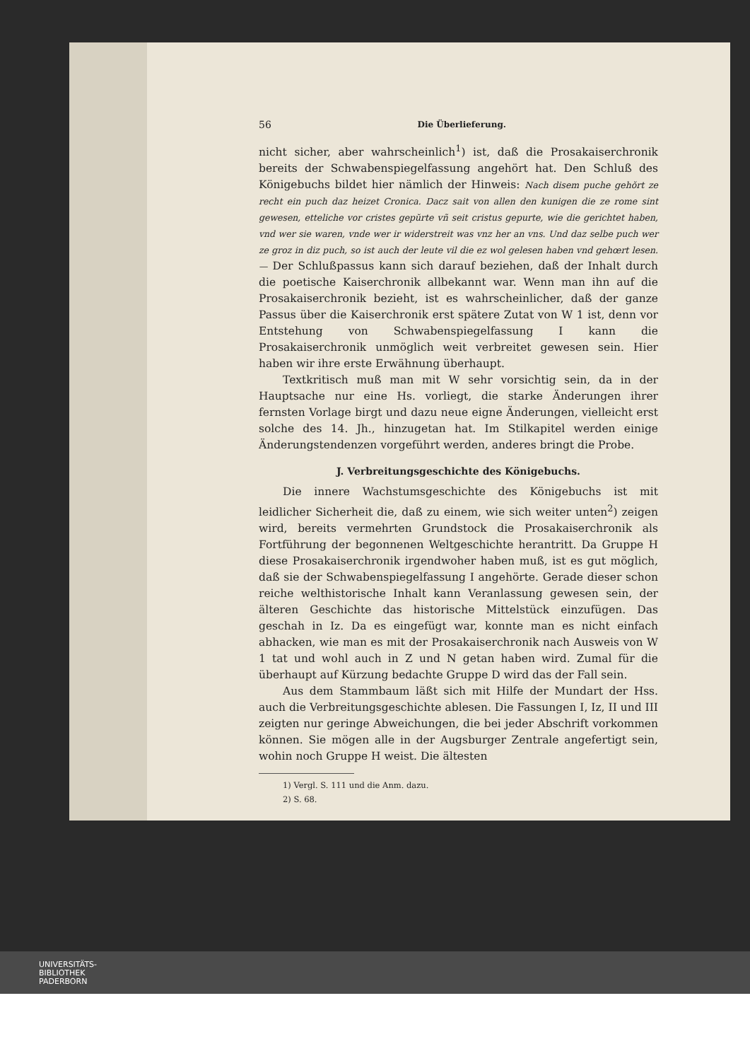56 Die Überlieferung.
nicht sicher, aber wahrscheinlich<sup>1</sup>) ist, daß die Prosakaiserchronik bereits der Schwabenspiegelfassung angehört hat. Den Schluß des Königebuchs bildet hier nämlich der Hinweis: Nach disem puche gehŏrt ze recht ein puch daz heizet Cronica. Dacz sait von allen den kunigen die ze rome sint gewesen, etteliche vor cristes gepŭrte vñ seit cristus gepurte, wie die gerichtet haben, vnd wer sie waren, vnde wer ir widerstreit was vnz her an vns. Und daz selbe puch wer ze groz in diz puch, so ist auch der leute vil die ez wol gelesen haben vnd gehœrt lesen. — Der Schlußpassus kann sich darauf beziehen, daß der Inhalt durch die poetische Kaiserchronik allbekannt war. Wenn man ihn auf die Prosakaiserchronik bezieht, ist es wahrscheinlicher, daß der ganze Passus über die Kaiserchronik erst spätere Zutat von W 1 ist, denn vor Entstehung von Schwabenspiegelfassung I kann die Prosakaiserchronik unmöglich weit verbreitet gewesen sein. Hier haben wir ihre erste Erwähnung überhaupt.
Textkritisch muß man mit W sehr vorsichtig sein, da in der Hauptsache nur eine Hs. vorliegt, die starke Änderungen ihrer fernsten Vorlage birgt und dazu neue eigne Änderungen, vielleicht erst solche des 14. Jh., hinzugetan hat. Im Stilkapitel werden einige Änderungstendenzen vorgeführt werden, anderes bringt die Probe.
J. Verbreitungsgeschichte des Königebuchs.
Die innere Wachstumsgeschichte des Königebuchs ist mit leidlicher Sicherheit die, daß zu einem, wie sich weiter unten<sup>2</sup>) zeigen wird, bereits vermehrten Grundstock die Prosakaiserchronik als Fortführung der begonnenen Weltgeschichte herantritt. Da Gruppe H diese Prosakaiserchronik irgendwoher haben muß, ist es gut möglich, daß sie der Schwabenspiegelfassung I angehörte. Gerade dieser schon reiche welthistorische Inhalt kann Veranlassung gewesen sein, der älteren Geschichte das historische Mittelstück einzufügen. Das geschah in Iz. Da es eingefügt war, konnte man es nicht einfach abhacken, wie man es mit der Prosakaiserchronik nach Ausweis von W 1 tat und wohl auch in Z und N getan haben wird. Zumal für die überhaupt auf Kürzung bedachte Gruppe D wird das der Fall sein.
Aus dem Stammbaum läßt sich mit Hilfe der Mundart der Hss. auch die Verbreitungsgeschichte ablesen. Die Fassungen I, Iz, II und III zeigten nur geringe Abweichungen, die bei jeder Abschrift vorkommen können. Sie mögen alle in der Augsburger Zentrale angefertigt sein, wohin noch Gruppe H weist. Die ältesten
1) Vergl. S. 111 und die Anm. dazu.
2) S. 68.
UNIVERSITÄTS-
BIBLIOTHEK
PADERBORN